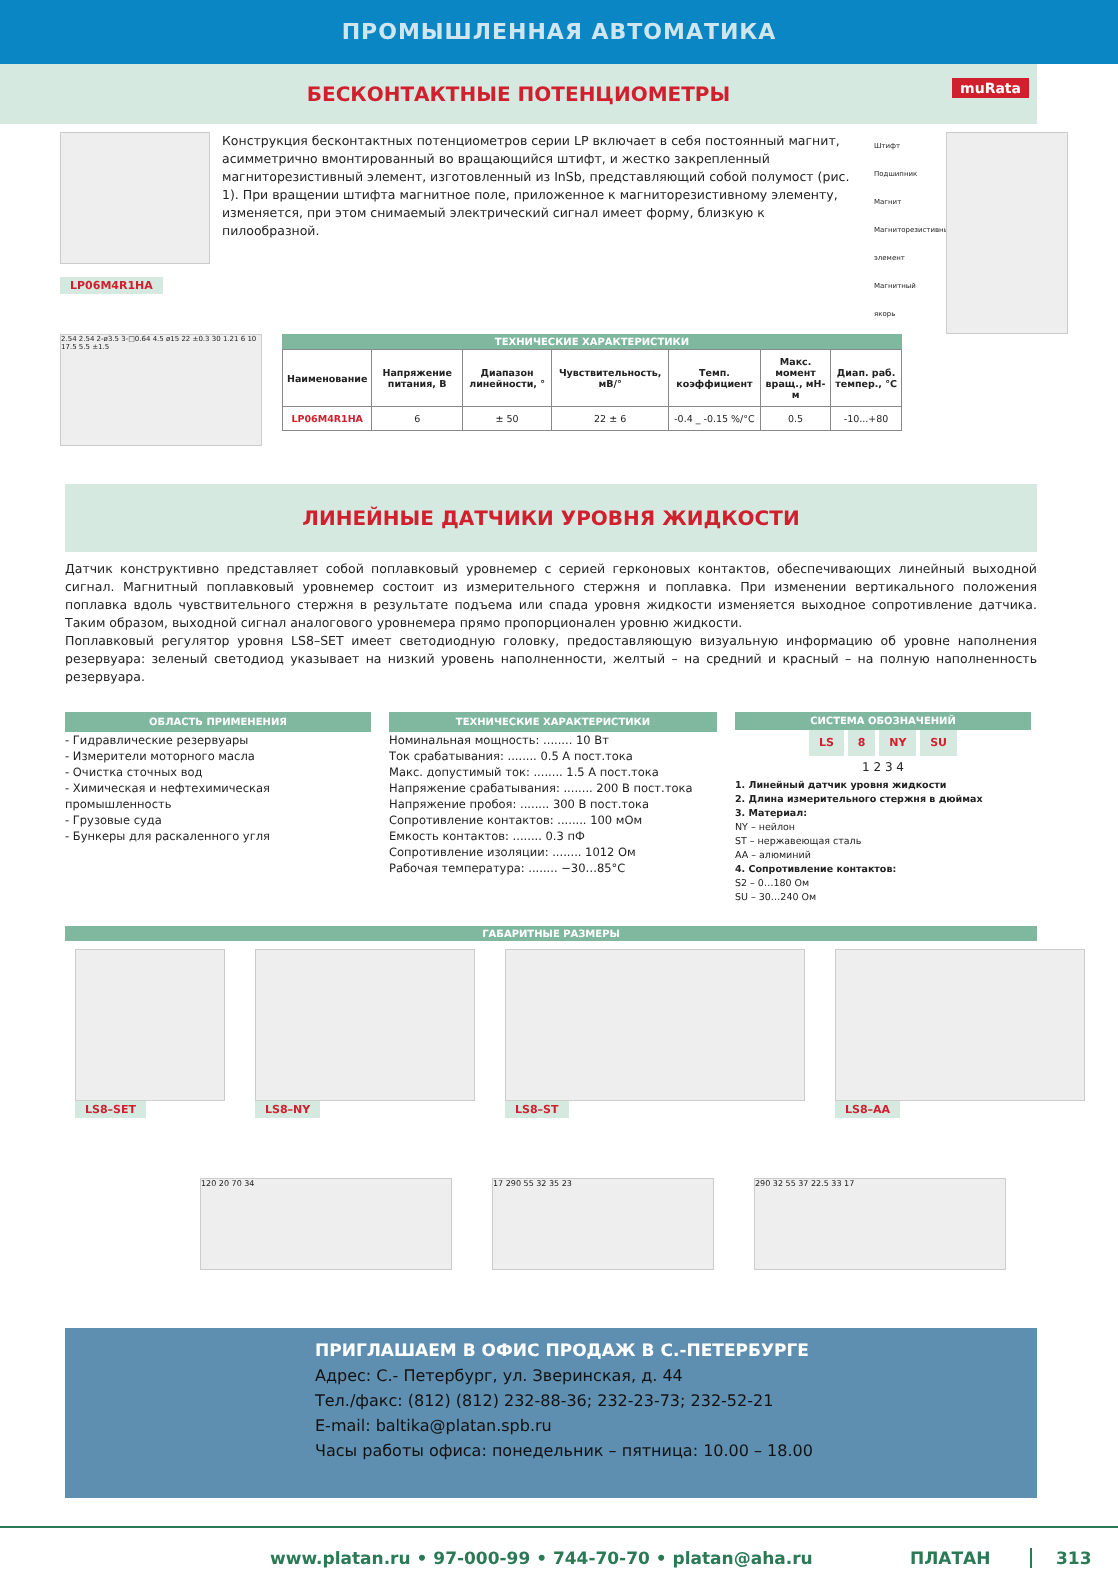ПРОМЫШЛЕННАЯ АВТОМАТИКА
БЕСКОНТАКТНЫЕ ПОТЕНЦИОМЕТРЫ muRata
LP06M4R1HA
Конструкция бесконтактных потенциометров серии LP включает в себя постоянный магнит, асимметрично вмонтированный во вращающийся штифт, и жестко закрепленный магниторезистивный элемент, изготовленный из InSb, представляющий собой полумост (рис. 1). При вращении штифта магнитное поле, приложенное к магниторезистивному элементу, изменяется, при этом снимаемый электрический сигнал имеет форму, близкую к пилообразной.
Штифт
Подшипник
Магнит
Магниторезистивный элемент
Магнитный якорь
2.54 2.54 2-ø3.5 3-□0.64 4.5 ø15 22 ±0.3 30 1.21 6 10 17.5 5.5 ±1.5
ТЕХНИЧЕСКИЕ ХАРАКТЕРИСТИКИ
| Наименование | Напряжение питания, В | Диапазон линейности, ° | Чувствительность, мВ/° | Темп. коэффициент | Макс. момент вращ., мН-м | Диап. раб. темпер., °C |
| --- | --- | --- | --- | --- | --- | --- |
| LP06M4R1HA | 6 | ± 50 | 22 ± 6 | -0.4 _ -0.15 %/°C | 0.5 | -10...+80 |
ЛИНЕЙНЫЕ ДАТЧИКИ УРОВНЯ ЖИДКОСТИ
Датчик конструктивно представляет собой поплавковый уровнемер с серией герконовых контактов, обеспечивающих линейный выходной сигнал. Магнитный поплавковый уровнемер состоит из измерительного стержня и поплавка. При изменении вертикального положения поплавка вдоль чувствительного стержня в результате подъема или спада уровня жидкости изменяется выходное сопротивление датчика. Таким образом, выходной сигнал аналогового уровнемера прямо пропорционален уровню жидкости.
Поплавковый регулятор уровня LS8–SET имеет светодиодную головку, предоставляющую визуальную информацию об уровне наполнения резервуара: зеленый светодиод указывает на низкий уровень наполненности, желтый – на средний и красный – на полную наполненность резервуара.
ОБЛАСТЬ ПРИМЕНЕНИЯ
- Гидравлические резервуары
- Измерители моторного масла
- Очистка сточных вод
- Химическая и нефтехимическая промышленность
- Грузовые суда
- Бункеры для раскаленного угля
ТЕХНИЧЕСКИЕ ХАРАКТЕРИСТИКИ
Номинальная мощность: ........ 10 Вт
Ток срабатывания: ........ 0.5 А пост.тока
Макс. допустимый ток: ........ 1.5 А пост.тока
Напряжение срабатывания: ........ 200 В пост.тока
Напряжение пробоя: ........ 300 В пост.тока
Сопротивление контактов: ........ 100 мОм
Емкость контактов: ........ 0.3 пФ
Сопротивление изоляции: ........ 1012 Ом
Рабочая температура: ........ −30…85°C
СИСТЕМА ОБОЗНАЧЕНИЙ
LS 8 NY SU
1 2 3 4
1. Линейный датчик уровня жидкости
2. Длина измерительного стержня в дюймах
3. Материал:
NY – нейлон
ST – нержавеющая сталь
AA – алюминий
4. Сопротивление контактов:
S2 – 0…180 Ом
SU – 30…240 Ом
ГАБАРИТНЫЕ РАЗМЕРЫ
LS8–SET LS8–NY LS8–ST LS8–AA
120 20 70 34 17 290 55 32 35 23 290 32 55 37 22.5 33 17
ПРИГЛАШАЕМ В ОФИС ПРОДАЖ В С.-ПЕТЕРБУРГЕ
Адрес: С.- Петербург, ул. Зверинская, д. 44
Тел./факс: (812) (812) 232-88-36; 232-23-73; 232-52-21
E-mail: baltika@platan.spb.ru
Часы работы офиса: понедельник – пятница: 10.00 – 18.00
www.platan.ru • 97-000-99 • 744-70-70 • platan@aha.ru ПЛАТАН 313